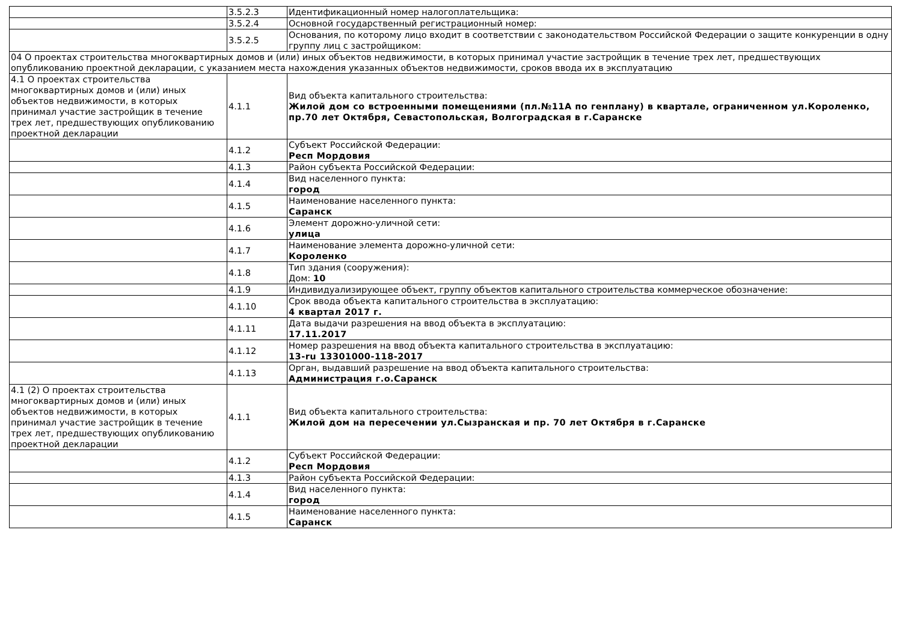| | 3.5.2.3 | Идентификационный номер налогоплательщика: |
| | 3.5.2.4 | Основной государственный регистрационный номер: |
| | 3.5.2.5 | Основания, по которому лицо входит в соответствии с законодательством Российской Федерации о защите конкуренции в одну группу лиц с застройщиком: |
| 04 О проектах строительства многоквартирных домов и (или) иных объектов недвижимости, в которых принимал участие застройщик в течение трех лет, предшествующих опубликованию проектной декларации, с указанием места нахождения указанных объектов недвижимости, сроков ввода их в эксплуатацию | | |
| 4.1 О проектах строительства многоквартирных домов и (или) иных объектов недвижимости, в которых принимал участие застройщик в течение трех лет, предшествующих опубликованию проектной декларации | 4.1.1 | Вид объекта капитального строительства: Жилой дом со встроенными помещениями (пл.№11А по генплану) в квартале, ограниченном ул.Короленко, пр.70 лет Октября, Севастопольская, Волгоградская в г.Саранске |
| | 4.1.2 | Субъект Российской Федерации: Респ Мордовия |
| | 4.1.3 | Район субъекта Российской Федерации: |
| | 4.1.4 | Вид населенного пункта: город |
| | 4.1.5 | Наименование населенного пункта: Саранск |
| | 4.1.6 | Элемент дорожно-уличной сети: улица |
| | 4.1.7 | Наименование элемента дорожно-уличной сети: Короленко |
| | 4.1.8 | Тип здания (сооружения): Дом: 10 |
| | 4.1.9 | Индивидуализирующее объект, группу объектов капитального строительства коммерческое обозначение: |
| | 4.1.10 | Срок ввода объекта капитального строительства в эксплуатацию: 4 квартал 2017 г. |
| | 4.1.11 | Дата выдачи разрешения на ввод объекта в эксплуатацию: 17.11.2017 |
| | 4.1.12 | Номер разрешения на ввод объекта капитального строительства в эксплуатацию: 13-ru 13301000-118-2017 |
| | 4.1.13 | Орган, выдавший разрешение на ввод объекта капитального строительства: Администрация г.о.Саранск |
| 4.1 (2) О проектах строительства многоквартирных домов и (или) иных объектов недвижимости, в которых принимал участие застройщик в течение трех лет, предшествующих опубликованию проектной декларации | 4.1.1 | Вид объекта капитального строительства: Жилой дом на пересечении ул.Сызранская и пр. 70 лет Октября в г.Саранске |
| | 4.1.2 | Субъект Российской Федерации: Респ Мордовия |
| | 4.1.3 | Район субъекта Российской Федерации: |
| | 4.1.4 | Вид населенного пункта: город |
| | 4.1.5 | Наименование населенного пункта: Саранск |